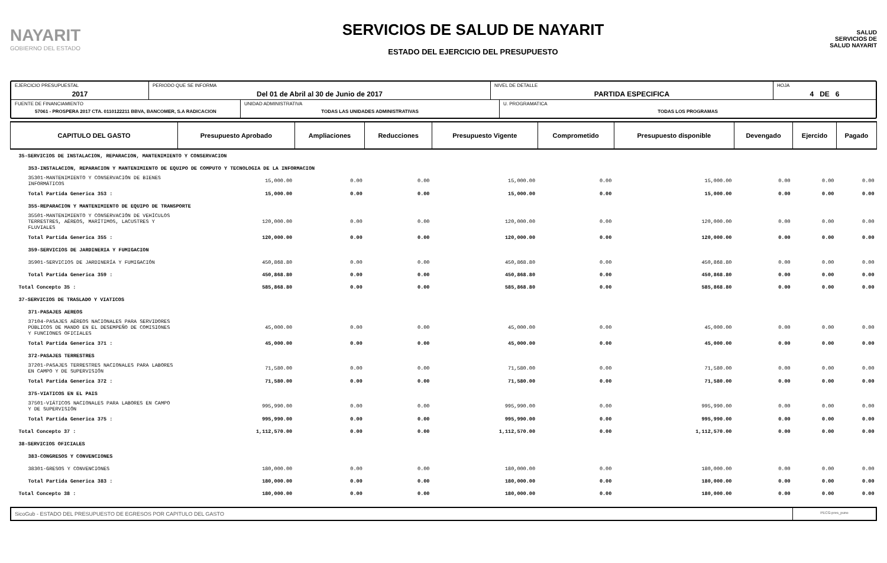NAYARIT
GOBIERNO DEL ESTADO
SERVICIOS DE SALUD DE NAYARIT
ESTADO DEL EJERCICIO DEL PRESUPUESTO
SALUD
SERVICIOS DE SALUD NAYARIT
EJERCICIO PRESUPUESTAL
2017
PERIODO QUE SE INFORMA
Del 01 de Abril al 30 de Junio de 2017
NIVEL DE DETALLE
PARTIDA ESPECIFICA
HOJA
4 DE 6
FUENTE DE FINANCIAMIENTO
57061 - PROSPERA 2017 CTA. 0110122211 BBVA, BANCOMER, S.A RADICACION
UNIDAD ADMINISTRATIVA
TODAS LAS UNIDADES ADMINISTRATIVAS
U. PROGRAMATICA
TODAS LOS PROGRAMAS
| CAPITULO DEL GASTO | Presupuesto Aprobado | Ampliaciones | Reducciones | Presupuesto Vigente | Comprometido | Presupuesto disponible | Devengado | Ejercido | Pagado |
| --- | --- | --- | --- | --- | --- | --- | --- | --- | --- |
| 35-SERVICIOS DE INSTALACION, REPARACION, MANTENIMIENTO Y CONSERVACION | | | | | | | | | |
| 353-INSTALACION, REPARACION Y MANTENIMIENTO DE EQUIPO DE COMPUTO Y TECNOLOGIA DE LA INFORMACION | | | | | | | | | |
| 35301-MANTENIMIENTO Y CONSERVACIÓN DE BIENES INFORMÁTICOS | 15,000.00 | 0.00 | 0.00 | 15,000.00 | 0.00 | 15,000.00 | 0.00 | 0.00 | 0.00 |
| Total Partida Generica 353 : | 15,000.00 | 0.00 | 0.00 | 15,000.00 | 0.00 | 15,000.00 | 0.00 | 0.00 | 0.00 |
| 355-REPARACION Y MANTENIMIENTO DE EQUIPO DE TRANSPORTE | | | | | | | | | |
| 35501-MANTENIMIENTO Y CONSERVACIÓN DE VEHÍCULOS TERRESTRES, AÉREOS, MARÍTIMOS, LACUSTRES Y FLUVIALES | 120,000.00 | 0.00 | 0.00 | 120,000.00 | 0.00 | 120,000.00 | 0.00 | 0.00 | 0.00 |
| Total Partida Generica 355 : | 120,000.00 | 0.00 | 0.00 | 120,000.00 | 0.00 | 120,000.00 | 0.00 | 0.00 | 0.00 |
| 359-SERVICIOS DE JARDINERIA Y FUMIGACION | | | | | | | | | |
| 35901-SERVICIOS DE JARDINERÍA Y FUMIGACIÓN | 450,868.80 | 0.00 | 0.00 | 450,868.80 | 0.00 | 450,868.80 | 0.00 | 0.00 | 0.00 |
| Total Partida Generica 359 : | 450,868.80 | 0.00 | 0.00 | 450,868.80 | 0.00 | 450,868.80 | 0.00 | 0.00 | 0.00 |
| Total Concepto 35 : | 585,868.80 | 0.00 | 0.00 | 585,868.80 | 0.00 | 585,868.80 | 0.00 | 0.00 | 0.00 |
| 37-SERVICIOS DE TRASLADO Y VIATICOS | | | | | | | | | |
| 371-PASAJES AEREOS | | | | | | | | | |
| 37104-PASAJES AÉREOS NACIONALES PARA SERVIDORES PÚBLICOS DE MANDO EN EL DESEMPEÑO DE COMISIONES Y FUNCIONES OFICIALES | 45,000.00 | 0.00 | 0.00 | 45,000.00 | 0.00 | 45,000.00 | 0.00 | 0.00 | 0.00 |
| Total Partida Generica 371 : | 45,000.00 | 0.00 | 0.00 | 45,000.00 | 0.00 | 45,000.00 | 0.00 | 0.00 | 0.00 |
| 372-PASAJES TERRESTRES | | | | | | | | | |
| 37201-PASAJES TERRESTRES NACIONALES PARA LABORES EN CAMPO Y DE SUPERVISIÓN | 71,580.00 | 0.00 | 0.00 | 71,580.00 | 0.00 | 71,580.00 | 0.00 | 0.00 | 0.00 |
| Total Partida Generica 372 : | 71,580.00 | 0.00 | 0.00 | 71,580.00 | 0.00 | 71,580.00 | 0.00 | 0.00 | 0.00 |
| 375-VIATICOS EN EL PAIS | | | | | | | | | |
| 37501-VIÁTICOS NACIONALES PARA LABORES EN CAMPO Y DE SUPERVISIÓN | 995,990.00 | 0.00 | 0.00 | 995,990.00 | 0.00 | 995,990.00 | 0.00 | 0.00 | 0.00 |
| Total Partida Generica 375 : | 995,990.00 | 0.00 | 0.00 | 995,990.00 | 0.00 | 995,990.00 | 0.00 | 0.00 | 0.00 |
| Total Concepto 37 : | 1,112,570.00 | 0.00 | 0.00 | 1,112,570.00 | 0.00 | 1,112,570.00 | 0.00 | 0.00 | 0.00 |
| 38-SERVICIOS OFICIALES | | | | | | | | | |
| 383-CONGRESOS Y CONVENCIONES | | | | | | | | | |
| 38301-GRESOS Y CONVENCIONES | 180,000.00 | 0.00 | 0.00 | 180,000.00 | 0.00 | 180,000.00 | 0.00 | 0.00 | 0.00 |
| Total Partida Generica 383 : | 180,000.00 | 0.00 | 0.00 | 180,000.00 | 0.00 | 180,000.00 | 0.00 | 0.00 | 0.00 |
| Total Concepto 38 : | 180,000.00 | 0.00 | 0.00 | 180,000.00 | 0.00 | 180,000.00 | 0.00 | 0.00 | 0.00 |
SicoGub - ESTADO DEL PRESUPUESTO DE EGRESOS POR CAPITULO DEL GASTO
PECG-pres_puno